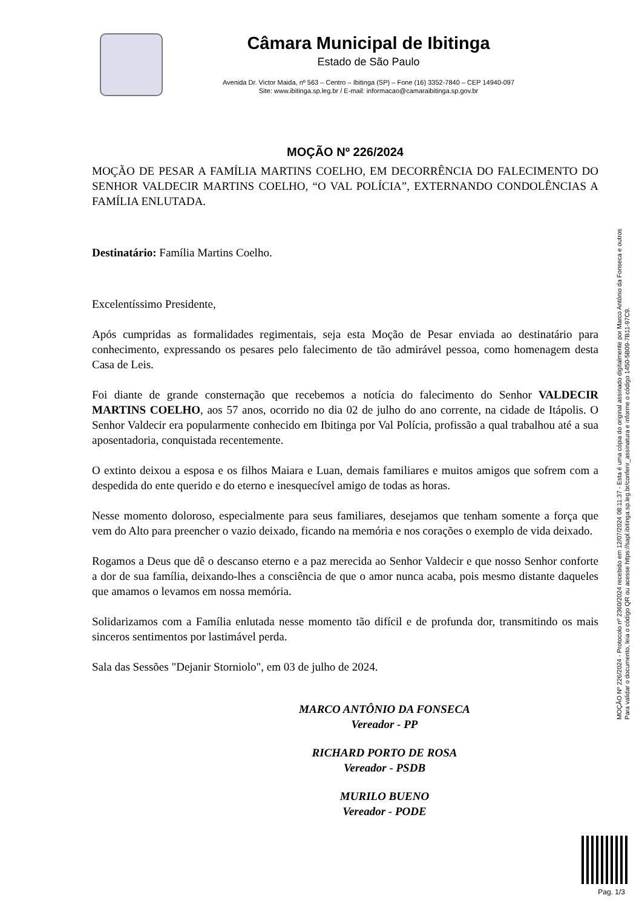Câmara Municipal de Ibitinga
Estado de São Paulo
Avenida Dr. Victor Maida, nº 563 – Centro – Ibitinga (SP) – Fone (16) 3352-7840 – CEP 14940-097
Site: www.ibitinga.sp.leg.br / E-mail: informacao@camaraibitinga.sp.gov.br
MOÇÃO Nº 226/2024
MOÇÃO DE PESAR A FAMÍLIA MARTINS COELHO, EM DECORRÊNCIA DO FALECIMENTO DO SENHOR VALDECIR MARTINS COELHO, “O VAL POLÍCIA”, EXTERNANDO CONDOLÊNCIAS A FAMÍLIA ENLUTADA.
Destinatário: Família Martins Coelho.
Excelentíssimo Presidente,
Após cumpridas as formalidades regimentais, seja esta Moção de Pesar enviada ao destinatário para conhecimento, expressando os pesares pelo falecimento de tão admirável pessoa, como homenagem desta Casa de Leis.
Foi diante de grande consternação que recebemos a notícia do falecimento do Senhor VALDECIR MARTINS COELHO, aos 57 anos, ocorrido no dia 02 de julho do ano corrente, na cidade de Itápolis. O Senhor Valdecir era popularmente conhecido em Ibitinga por Val Polícia, profissão a qual trabalhou até a sua aposentadoria, conquistada recentemente.
O extinto deixou a esposa e os filhos Maiara e Luan, demais familiares e muitos amigos que sofrem com a despedida do ente querido e do eterno e inesquecível amigo de todas as horas.
Nesse momento doloroso, especialmente para seus familiares, desejamos que tenham somente a força que vem do Alto para preencher o vazio deixado, ficando na memória e nos corações o exemplo de vida deixado.
Rogamos a Deus que dê o descanso eterno e a paz merecida ao Senhor Valdecir e que nosso Senhor conforte a dor de sua família, deixando-lhes a consciência de que o amor nunca acaba, pois mesmo distante daqueles que amamos o levamos em nossa memória.
Solidarizamos com a Família enlutada nesse momento tão difícil e de profunda dor, transmitindo os mais sinceros sentimentos por lastimável perda.
Sala das Sessões "Dejanir Storniolo", em 03 de julho de 2024.
MARCO ANTÔNIO DA FONSECA
Vereador - PP
RICHARD PORTO DE ROSA
Vereador - PSDB
MURILO BUENO
Vereador - PODE
MOÇÃO Nº 226/2024 - Protocolo nº 2360/2024 recebido em 12/07/2024 08:11:37 - Esta é uma cópia do original assinado digitalmente por Marco Antônio da Fonseca e outros
Para validar o documento, leia o código QR ou acesse https://sapl.ibitinga.sp.leg.br/conferir_assinatura e informe o código 1450-5B09-7B11-97C9.
Pag. 1/3